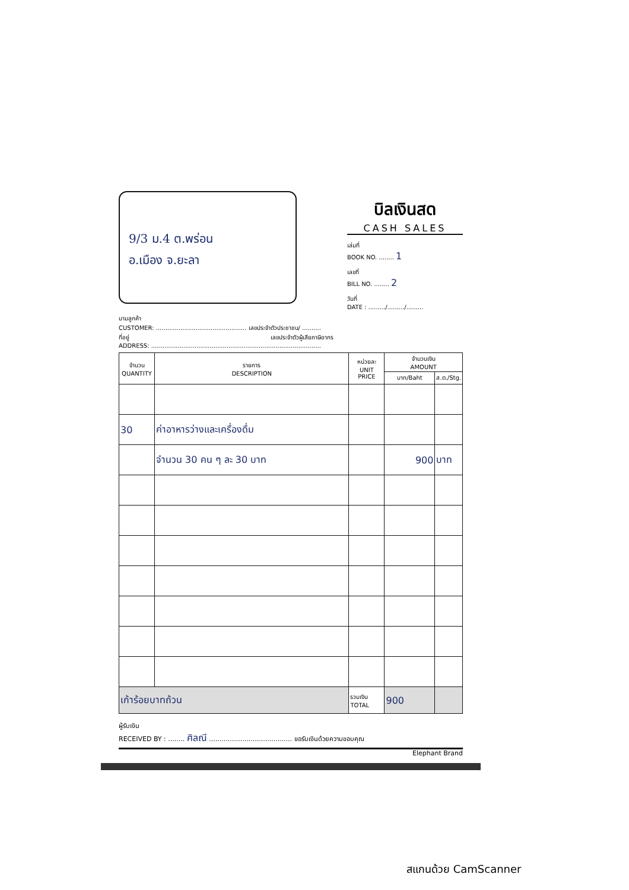9/3 ม.4 ต.พร่อน
อ.เมือง จ.ยะลา
บิลเงินสด
CASH SALES
เล่มที่
BOOK NO. ........ 1
เลขที่
BILL NO. ........ 2
วันที่
DATE : ........./........./.........
นามลูกค้า
CUSTOMER: ................................................ เลขประจำตัวประชาชน/ ..........
ที่อยู่ เลขประจำตัวผู้เสียภาษีอากร
ADDRESS: ..........................................................................................
| จำนวน QUANTITY | รายการ DESCRIPTION | หน่วยละ UNIT PRICE | จำนวนเงิน AMOUNT | |
| --- | --- | --- | --- | --- |
| | | | บาท/Baht | ส.ต./Stg. |
| 30 | ค่าอาหารว่างและเครื่องดื่ม | | | |
| | จำนวน 30 คน ๆ ละ 30 บาท | | 900 | บาท |
| เก้าร้อยบาทถ้วน | | รวมเงิน TOTAL | 900 | |
ผู้รับเงิน
RECEIVED BY : ........ ศิลณี ........................................ ขอรับเงินด้วยความขอบคุณ
Elephant Brand
สแกนด้วย CamScanner